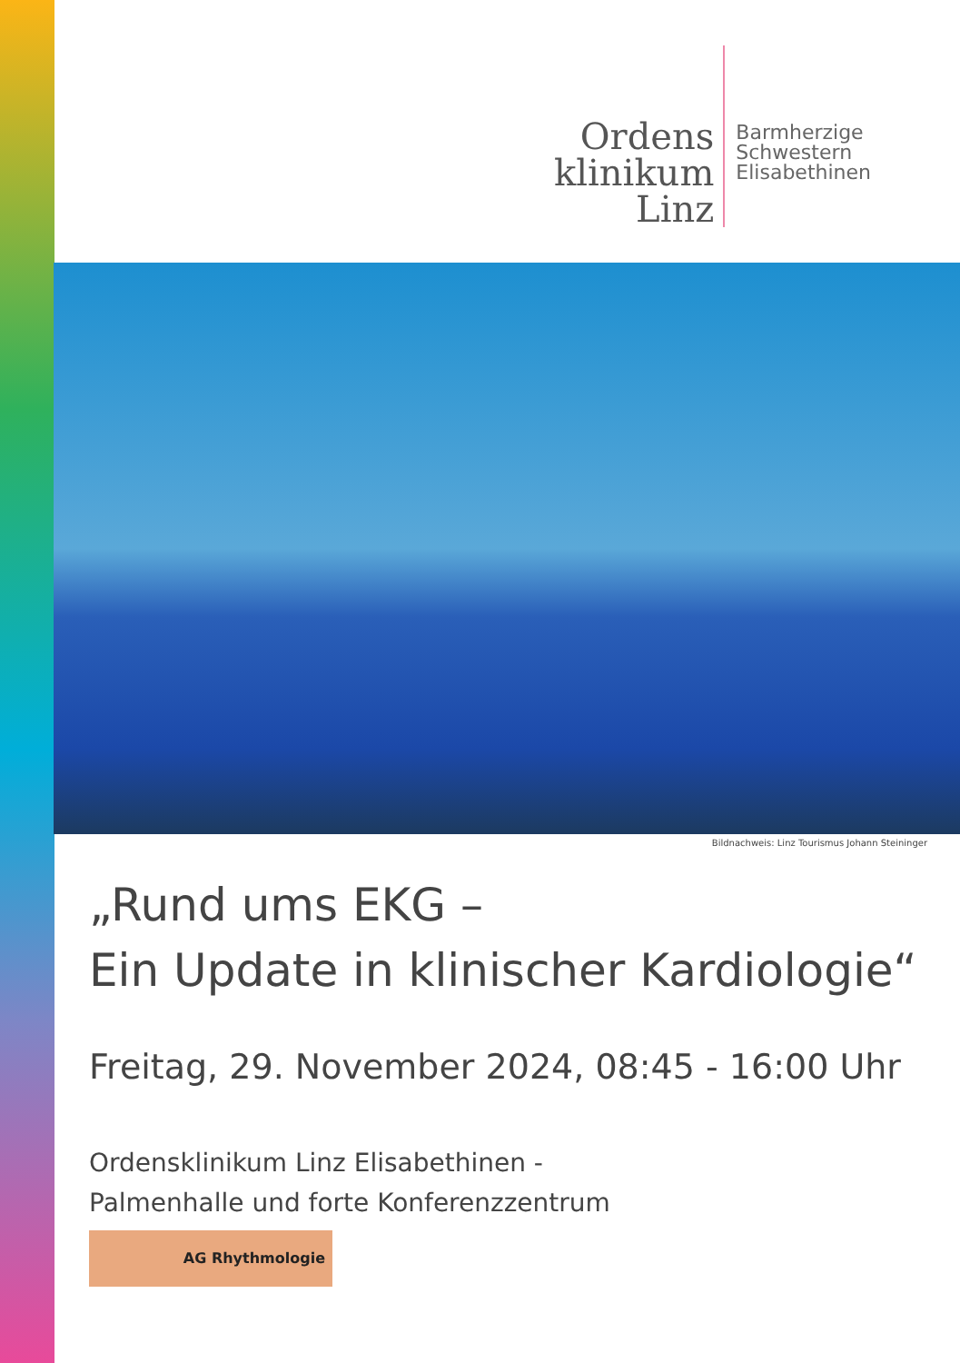Ordens
klinikum
Linz
Barmherzige
Schwestern
Elisabethinen
Bildnachweis: Linz Tourismus Johann Steininger
„Rund ums EKG –
Ein Update in klinischer Kardiologie“
Freitag, 29. November 2024, 08:45 - 16:00 Uhr
Ordensklinikum Linz Elisabethinen -
Palmenhalle und forte Konferenzzentrum
AG Rhythmologie